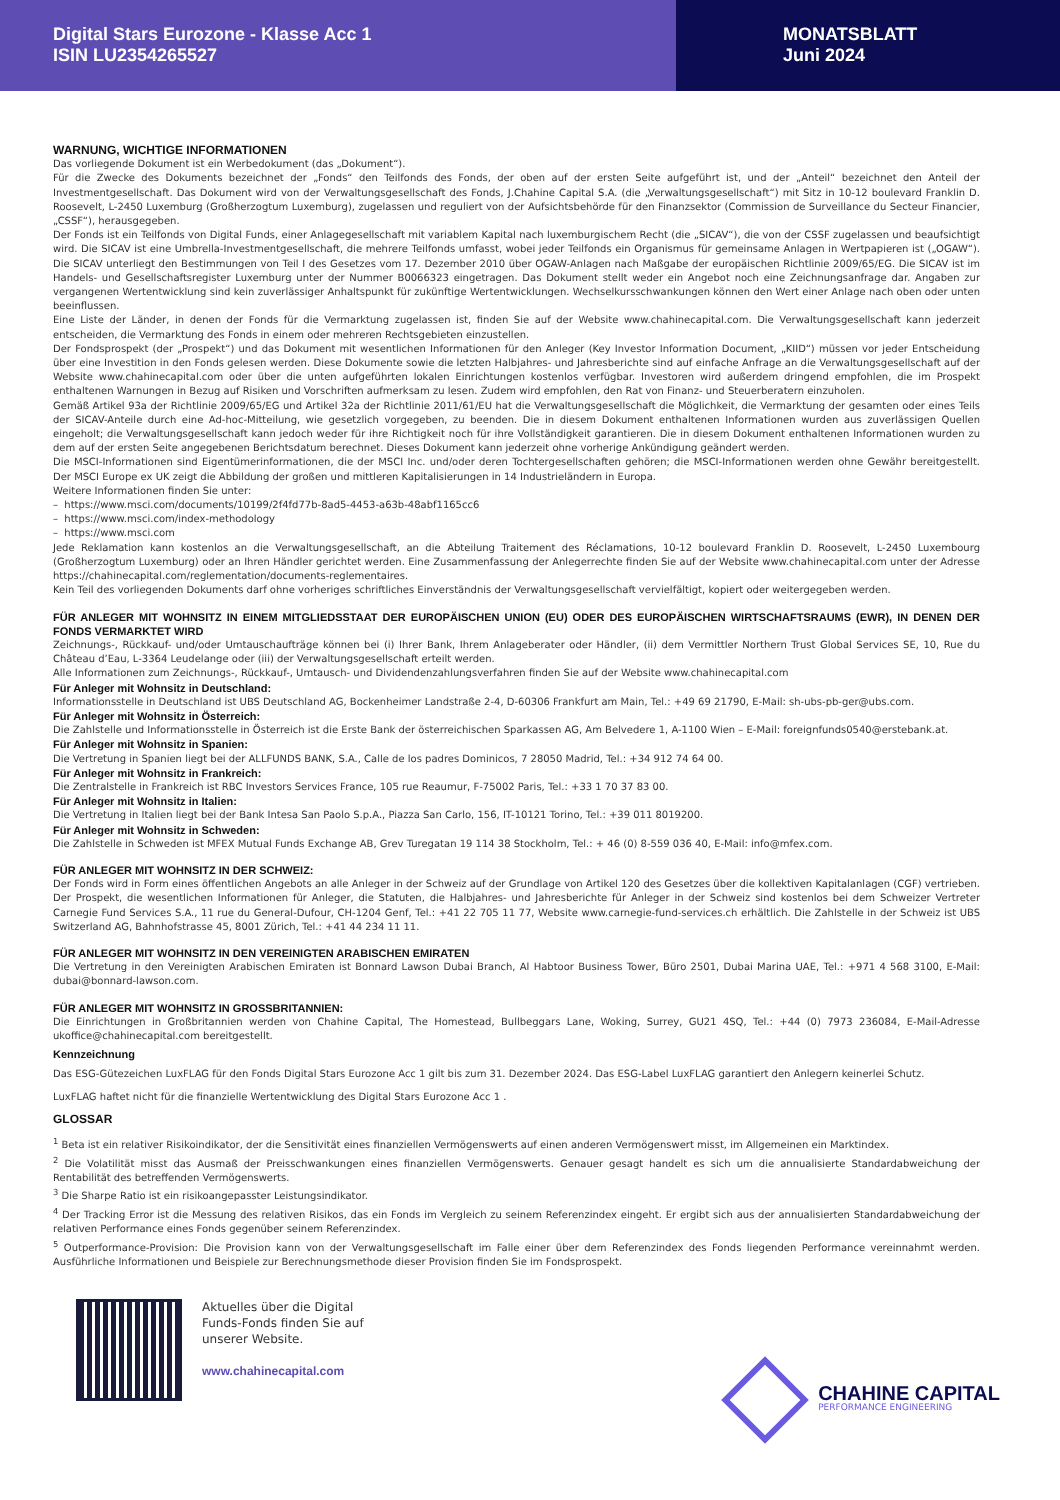Digital Stars Eurozone - Klasse Acc 1
ISIN LU2354265527
MONATSBLATT
Juni 2024
WARNUNG, WICHTIGE INFORMATIONEN
Das vorliegende Dokument ist ein Werbedokument (das „Dokument“).
Für die Zwecke des Dokuments bezeichnet der „Fonds“ den Teilfonds des Fonds, der oben auf der ersten Seite aufgeführt ist, und der „Anteil“ bezeichnet den Anteil der Investmentgesellschaft. Das Dokument wird von der Verwaltungsgesellschaft des Fonds, J.Chahine Capital S.A. (die „Verwaltungsgesellschaft“) mit Sitz in 10-12 boulevard Franklin D. Roosevelt, L-2450 Luxemburg (Großherzogtum Luxemburg), zugelassen und reguliert von der Aufsichtsbehörde für den Finanzsektor (Commission de Surveillance du Secteur Financier, „CSSF“), herausgegeben.
Der Fonds ist ein Teilfonds von Digital Funds, einer Anlagegesellschaft mit variablem Kapital nach luxemburgischem Recht (die „SICAV“), die von der CSSF zugelassen und beaufsichtigt wird. Die SICAV ist eine Umbrella-Investmentgesellschaft, die mehrere Teilfonds umfasst, wobei jeder Teilfonds ein Organismus für gemeinsame Anlagen in Wertpapieren ist („OGAW“). Die SICAV unterliegt den Bestimmungen von Teil I des Gesetzes vom 17. Dezember 2010 über OGAW-Anlagen nach Maßgabe der europäischen Richtlinie 2009/65/EG. Die SICAV ist im Handels- und Gesellschaftsregister Luxemburg unter der Nummer B0066323 eingetragen. Das Dokument stellt weder ein Angebot noch eine Zeichnungsanfrage dar. Angaben zur vergangenen Wertentwicklung sind kein zuverlässiger Anhaltspunkt für zukünftige Wertentwicklungen. Wechselkursschwankungen können den Wert einer Anlage nach oben oder unten beeinflussen.
Eine Liste der Länder, in denen der Fonds für die Vermarktung zugelassen ist, finden Sie auf der Website www.chahinecapital.com. Die Verwaltungsgesellschaft kann jederzeit entscheiden, die Vermarktung des Fonds in einem oder mehreren Rechtsgebieten einzustellen.
Der Fondsprospekt (der „Prospekt“) und das Dokument mit wesentlichen Informationen für den Anleger (Key Investor Information Document, „KIID“) müssen vor jeder Entscheidung über eine Investition in den Fonds gelesen werden. Diese Dokumente sowie die letzten Halbjahres- und Jahresberichte sind auf einfache Anfrage an die Verwaltungsgesellschaft auf der Website www.chahinecapital.com oder über die unten aufgeführten lokalen Einrichtungen kostenlos verfügbar. Investoren wird außerdem dringend empfohlen, die im Prospekt enthaltenen Warnungen in Bezug auf Risiken und Vorschriften aufmerksam zu lesen. Zudem wird empfohlen, den Rat von Finanz- und Steuerberatern einzuholen.
Gemäß Artikel 93a der Richtlinie 2009/65/EG und Artikel 32a der Richtlinie 2011/61/EU hat die Verwaltungsgesellschaft die Möglichkeit, die Vermarktung der gesamten oder eines Teils der SICAV-Anteile durch eine Ad-hoc-Mitteilung, wie gesetzlich vorgegeben, zu beenden. Die in diesem Dokument enthaltenen Informationen wurden aus zuverlässigen Quellen eingeholt; die Verwaltungsgesellschaft kann jedoch weder für ihre Richtigkeit noch für ihre Vollständigkeit garantieren. Die in diesem Dokument enthaltenen Informationen wurden zu dem auf der ersten Seite angegebenen Berichtsdatum berechnet. Dieses Dokument kann jederzeit ohne vorherige Ankündigung geändert werden.
Die MSCI-Informationen sind Eigentümerinformationen, die der MSCI Inc. und/oder deren Tochtergesellschaften gehören; die MSCI-Informationen werden ohne Gewähr bereitgestellt. Der MSCI Europe ex UK zeigt die Abbildung der großen und mittleren Kapitalisierungen in 14 Industrieländern in Europa.
Weitere Informationen finden Sie unter:
– https://www.msci.com/documents/10199/2f4fd77b-8ad5-4453-a63b-48abf1165cc6
– https://www.msci.com/index-methodology
– https://www.msci.com
Jede Reklamation kann kostenlos an die Verwaltungsgesellschaft, an die Abteilung Traitement des Réclamations, 10-12 boulevard Franklin D. Roosevelt, L-2450 Luxembourg (Großherzogtum Luxemburg) oder an Ihren Händler gerichtet werden. Eine Zusammenfassung der Anlegerrechte finden Sie auf der Website www.chahinecapital.com unter der Adresse https://chahinecapital.com/reglementation/documents-reglementaires.
Kein Teil des vorliegenden Dokuments darf ohne vorheriges schriftliches Einverständnis der Verwaltungsgesellschaft vervielfältigt, kopiert oder weitergegeben werden.
FÜR ANLEGER MIT WOHNSITZ IN EINEM MITGLIEDSSTAAT DER EUROPÄISCHEN UNION (EU) ODER DES EUROPÄISCHEN WIRTSCHAFTSRAUMS (EWR), IN DENEN DER FONDS VERMARKTET WIRD
Zeichnungs-, Rückkauf- und/oder Umtauschaufträge können bei (i) Ihrer Bank, Ihrem Anlageberater oder Händler, (ii) dem Vermittler Northern Trust Global Services SE, 10, Rue du Château d’Eau, L-3364 Leudelange oder (iii) der Verwaltungsgesellschaft erteilt werden.
Alle Informationen zum Zeichnungs-, Rückkauf-, Umtausch- und Dividendenzahlungsverfahren finden Sie auf der Website www.chahinecapital.com
Für Anleger mit Wohnsitz in Deutschland:
Informationsstelle in Deutschland ist UBS Deutschland AG, Bockenheimer Landstraße 2-4, D-60306 Frankfurt am Main, Tel.: +49 69 21790, E-Mail: sh-ubs-pb-ger@ubs.com.
Für Anleger mit Wohnsitz in Österreich:
Die Zahlstelle und Informationsstelle in Österreich ist die Erste Bank der österreichischen Sparkassen AG, Am Belvedere 1, A-1100 Wien – E-Mail: foreignfunds0540@erstebank.at.
Für Anleger mit Wohnsitz in Spanien:
Die Vertretung in Spanien liegt bei der ALLFUNDS BANK, S.A., Calle de los padres Dominicos, 7 28050 Madrid, Tel.: +34 912 74 64 00.
Für Anleger mit Wohnsitz in Frankreich:
Die Zentralstelle in Frankreich ist RBC Investors Services France, 105 rue Reaumur, F-75002 Paris, Tel.: +33 1 70 37 83 00.
Für Anleger mit Wohnsitz in Italien:
Die Vertretung in Italien liegt bei der Bank Intesa San Paolo S.p.A., Piazza San Carlo, 156, IT-10121 Torino, Tel.: +39 011 8019200.
Für Anleger mit Wohnsitz in Schweden:
Die Zahlstelle in Schweden ist MFEX Mutual Funds Exchange AB, Grev Turegatan 19 114 38 Stockholm, Tel.: + 46 (0) 8-559 036 40, E-Mail: info@mfex.com.
FÜR ANLEGER MIT WOHNSITZ IN DER SCHWEIZ:
Der Fonds wird in Form eines öffentlichen Angebots an alle Anleger in der Schweiz auf der Grundlage von Artikel 120 des Gesetzes über die kollektiven Kapitalanlagen (CGF) vertrieben. Der Prospekt, die wesentlichen Informationen für Anleger, die Statuten, die Halbjahres- und Jahresberichte für Anleger in der Schweiz sind kostenlos bei dem Schweizer Vertreter Carnegie Fund Services S.A., 11 rue du General-Dufour, CH-1204 Genf, Tel.: +41 22 705 11 77, Website www.carnegie-fund-services.ch erhältlich. Die Zahlstelle in der Schweiz ist UBS Switzerland AG, Bahnhofstrasse 45, 8001 Zürich, Tel.: +41 44 234 11 11.
FÜR ANLEGER MIT WOHNSITZ IN DEN VEREINIGTEN ARABISCHEN EMIRATEN
Die Vertretung in den Vereinigten Arabischen Emiraten ist Bonnard Lawson Dubai Branch, Al Habtoor Business Tower, Büro 2501, Dubai Marina UAE, Tel.: +971 4 568 3100, E-Mail: dubai@bonnard-lawson.com.
FÜR ANLEGER MIT WOHNSITZ IN GROSSBRITANNIEN:
Die Einrichtungen in Großbritannien werden von Chahine Capital, The Homestead, Bullbeggars Lane, Woking, Surrey, GU21 4SQ, Tel.: +44 (0) 7973 236084, E-Mail-Adresse ukoffice@chahinecapital.com bereitgestellt.
Kennzeichnung
Das ESG-Gütezeichen LuxFLAG für den Fonds Digital Stars Eurozone Acc 1 gilt bis zum 31. Dezember 2024. Das ESG-Label LuxFLAG garantiert den Anlegern keinerlei Schutz.
LuxFLAG haftet nicht für die finanzielle Wertentwicklung des Digital Stars Eurozone Acc 1 .
GLOSSAR
<sup>1</sup> Beta ist ein relativer Risikoindikator, der die Sensitivität eines finanziellen Vermögenswerts auf einen anderen Vermögenswert misst, im Allgemeinen ein Marktindex.
<sup>2</sup> Die Volatilität misst das Ausmaß der Preisschwankungen eines finanziellen Vermögenswerts. Genauer gesagt handelt es sich um die annualisierte Standardabweichung der Rentabilität des betreffenden Vermögenswerts.
<sup>3</sup> Die Sharpe Ratio ist ein risikoangepasster Leistungsindikator.
<sup>4</sup> Der Tracking Error ist die Messung des relativen Risikos, das ein Fonds im Vergleich zu seinem Referenzindex eingeht. Er ergibt sich aus der annualisierten Standardabweichung der relativen Performance eines Fonds gegenüber seinem Referenzindex.
<sup>5</sup> Outperformance-Provision: Die Provision kann von der Verwaltungsgesellschaft im Falle einer über dem Referenzindex des Fonds liegenden Performance vereinnahmt werden. Ausführliche Informationen und Beispiele zur Berechnungsmethode dieser Provision finden Sie im Fondsprospekt.
Aktuelles über die Digital Funds-Fonds finden Sie auf unserer Website.
www.chahinecapital.com
CHAHINE CAPITAL
PERFORMANCE ENGINEERING